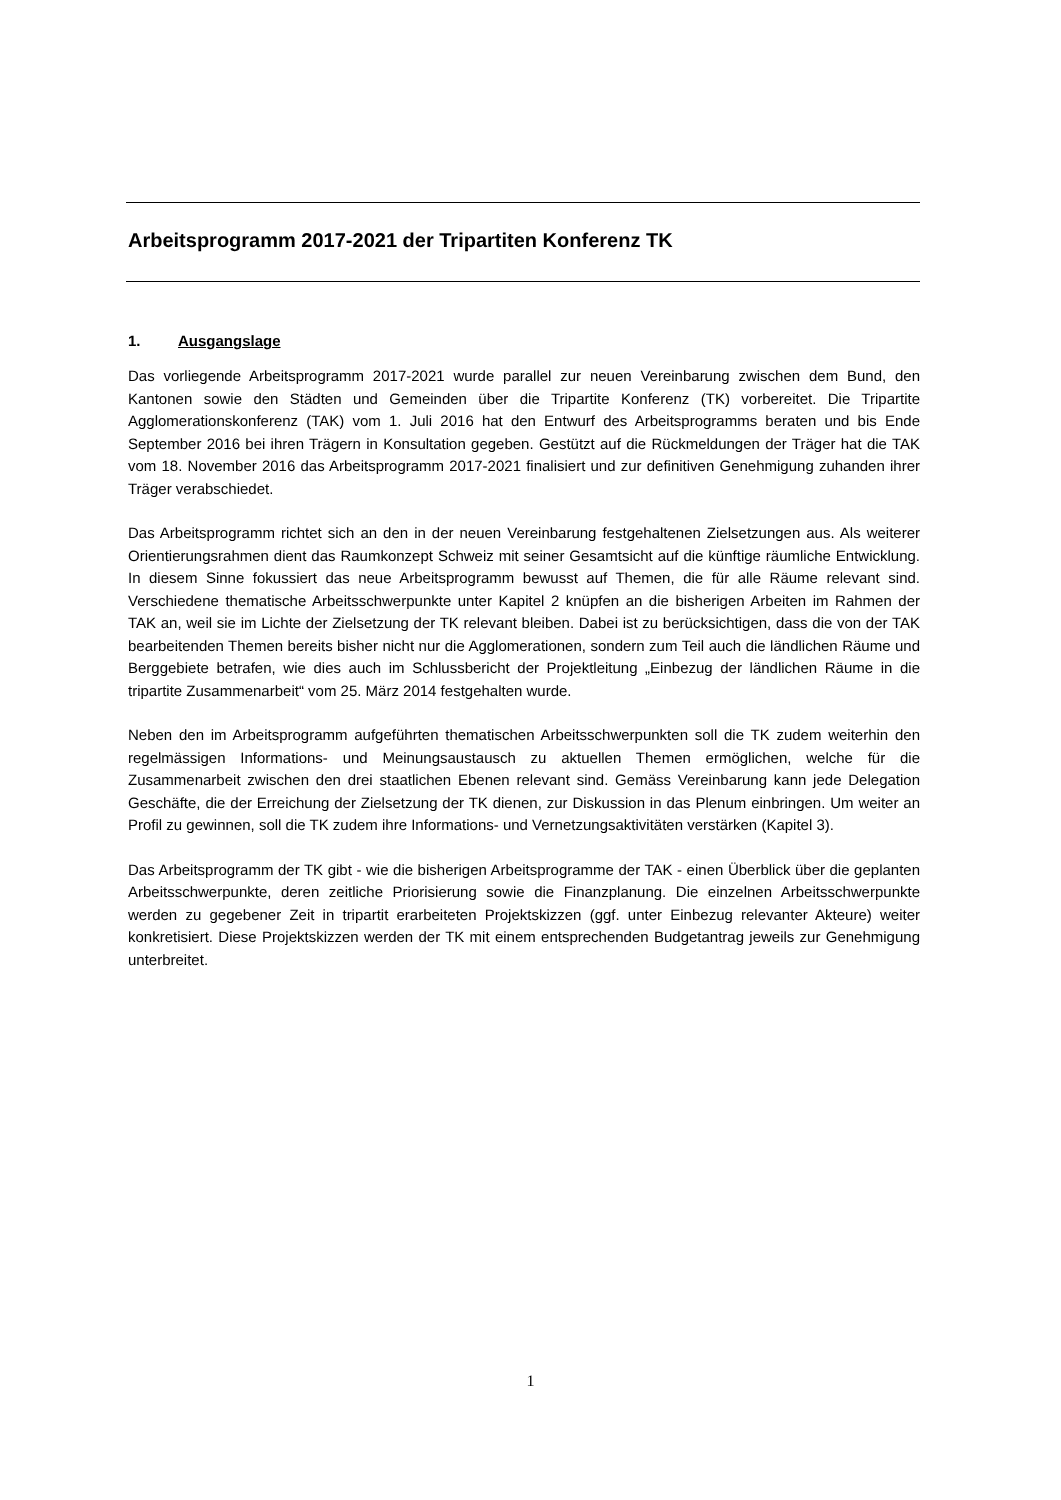Arbeitsprogramm 2017-2021 der Tripartiten Konferenz TK
1. Ausgangslage
Das vorliegende Arbeitsprogramm 2017-2021 wurde parallel zur neuen Vereinbarung zwischen dem Bund, den Kantonen sowie den Städten und Gemeinden über die Tripartite Konferenz (TK) vorbereitet. Die Tripartite Agglomerationskonferenz (TAK) vom 1. Juli 2016 hat den Entwurf des Arbeitsprogramms beraten und bis Ende September 2016 bei ihren Trägern in Konsultation gegeben. Gestützt auf die Rückmeldungen der Träger hat die TAK vom 18. November 2016 das Arbeitsprogramm 2017-2021 finalisiert und zur definitiven Genehmigung zuhanden ihrer Träger verabschiedet.
Das Arbeitsprogramm richtet sich an den in der neuen Vereinbarung festgehaltenen Zielsetzungen aus. Als weiterer Orientierungsrahmen dient das Raumkonzept Schweiz mit seiner Gesamtsicht auf die künftige räumliche Entwicklung. In diesem Sinne fokussiert das neue Arbeitsprogramm bewusst auf Themen, die für alle Räume relevant sind. Verschiedene thematische Arbeitsschwerpunkte unter Kapitel 2 knüpfen an die bisherigen Arbeiten im Rahmen der TAK an, weil sie im Lichte der Zielsetzung der TK relevant bleiben. Dabei ist zu berücksichtigen, dass die von der TAK bearbeitenden Themen bereits bisher nicht nur die Agglomerationen, sondern zum Teil auch die ländlichen Räume und Berggebiete betrafen, wie dies auch im Schlussbericht der Projektleitung „Einbezug der ländlichen Räume in die tripartite Zusammenarbeit“ vom 25. März 2014 festgehalten wurde.
Neben den im Arbeitsprogramm aufgeführten thematischen Arbeitsschwerpunkten soll die TK zudem weiterhin den regelmässigen Informations- und Meinungsaustausch zu aktuellen Themen ermöglichen, welche für die Zusammenarbeit zwischen den drei staatlichen Ebenen relevant sind. Gemäss Vereinbarung kann jede Delegation Geschäfte, die der Erreichung der Zielsetzung der TK dienen, zur Diskussion in das Plenum einbringen. Um weiter an Profil zu gewinnen, soll die TK zudem ihre Informations- und Vernetzungsaktivitäten verstärken (Kapitel 3).
Das Arbeitsprogramm der TK gibt - wie die bisherigen Arbeitsprogramme der TAK - einen Überblick über die geplanten Arbeitsschwerpunkte, deren zeitliche Priorisierung sowie die Finanzplanung. Die einzelnen Arbeitsschwerpunkte werden zu gegebener Zeit in tripartit erarbeiteten Projektskizzen (ggf. unter Einbezug relevanter Akteure) weiter konkretisiert. Diese Projektskizzen werden der TK mit einem entsprechenden Budgetantrag jeweils zur Genehmigung unterbreitet.
1